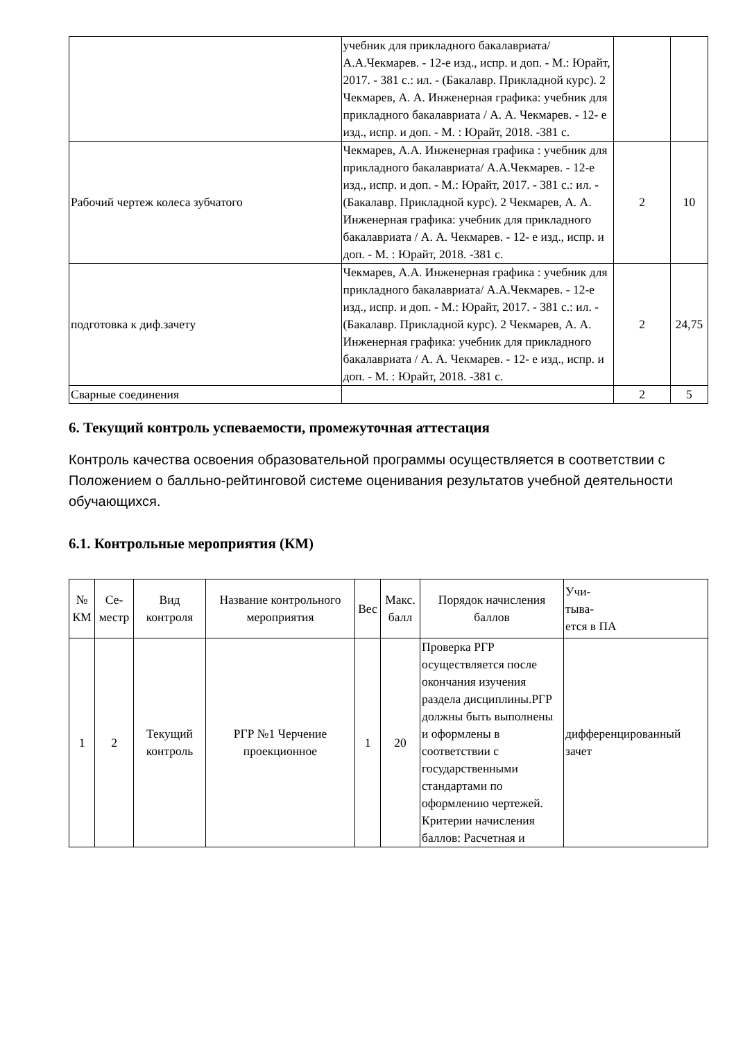| | учебник для прикладного бакалавриата/ А.А.Чекмарев. - 12-е изд., испр. и доп. - М.: Юрайт, 2017. - 381 с.: ил. - (Бакалавр. Прикладной курс). 2 Чекмарев, А. А. Инженерная графика: учебник для прикладного бакалавриата / А. А. Чекмарев. - 12- е изд., испр. и доп. - М. : Юрайт, 2018. -381 с. | | |
| Рабочий чертеж колеса зубчатого | Чекмарев, А.А. Инженерная графика : учебник для прикладного бакалавриата/ А.А.Чекмарев. - 12-е изд., испр. и доп. - М.: Юрайт, 2017. - 381 с.: ил. - (Бакалавр. Прикладной курс). 2 Чекмарев, А. А. Инженерная графика: учебник для прикладного бакалавриата / А. А. Чекмарев. - 12- е изд., испр. и доп. - М. : Юрайт, 2018. -381 с. | 2 | 10 |
| подготовка к диф.зачету | Чекмарев, А.А. Инженерная графика : учебник для прикладного бакалавриата/ А.А.Чекмарев. - 12-е изд., испр. и доп. - М.: Юрайт, 2017. - 381 с.: ил. - (Бакалавр. Прикладной курс). 2 Чекмарев, А. А. Инженерная графика: учебник для прикладного бакалавриата / А. А. Чекмарев. - 12- е изд., испр. и доп. - М. : Юрайт, 2018. -381 с. | 2 | 24,75 |
| Сварные соединения | | 2 | 5 |
6. Текущий контроль успеваемости, промежуточная аттестация
Контроль качества освоения образовательной программы осуществляется в соответствии с Положением о балльно-рейтинговой системе оценивания результатов учебной деятельности обучающихся.
6.1. Контрольные мероприятия (КМ)
| № КМ | Се-местр | Вид контроля | Название контрольного мероприятия | Вес | Макс. балл | Порядок начисления баллов | Учи- тыва- ется в ПА |
| --- | --- | --- | --- | --- | --- | --- | --- |
| 1 | 2 | Текущий контроль | РГР №1 Черчение проекционное | 1 | 20 | Проверка РГР осуществляется после окончания изучения раздела дисциплины.РГР должны быть выполнены и оформлены в соответствии с государственными стандартами по оформлению чертежей. Критерии начисления баллов: Расчетная и | дифференцированный зачет |